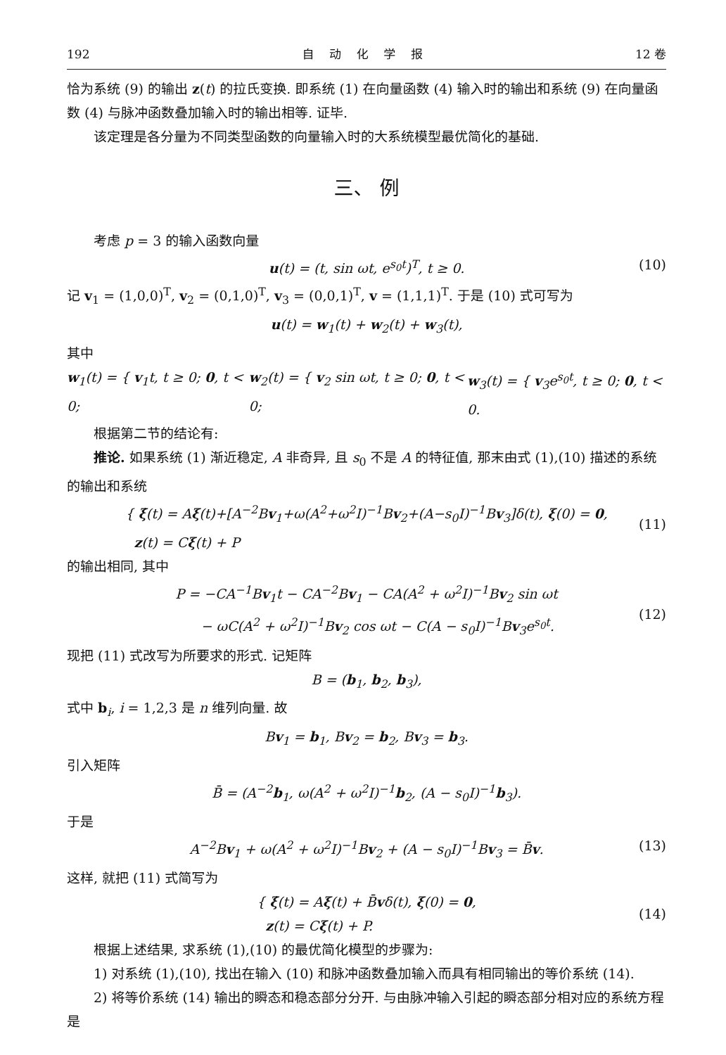192 自 动 化 学 报 12 卷
恰为系统 (9) 的输出 z(t) 的拉氏变换. 即系统 (1) 在向量函数 (4) 输入时的输出和系统 (9) 在向量函数 (4) 与脉冲函数叠加输入时的输出相等. 证毕.
该定理是各分量为不同类型函数的向量输入时的大系统模型最优简化的基础.
三、 例
考虑 p = 3 的输入函数向量
u(t) = (t, sin ωt, e<sup>s<sub>0</sub>t</sup>)<sup>T</sup>, t ≥ 0. (10)
记 v<sub>1</sub> = (1,0,0)<sup>T</sup>, v<sub>2</sub> = (0,1,0)<sup>T</sup>, v<sub>3</sub> = (0,0,1)<sup>T</sup>, v = (1,1,1)<sup>T</sup>. 于是 (10) 式可写为
u(t) = w<sub>1</sub>(t) + w<sub>2</sub>(t) + w<sub>3</sub>(t),
其中
w<sub>1</sub>(t) = { v<sub>1</sub>t, t ≥ 0; 0, t < 0; w<sub>2</sub>(t) = { v<sub>2</sub> sin ωt, t ≥ 0; 0, t < 0; w<sub>3</sub>(t) = { v<sub>3</sub>e<sup>s<sub>0</sub>t</sup>, t ≥ 0; 0, t < 0.
根据第二节的结论有:
推论. 如果系统 (1) 渐近稳定, A 非奇异, 且 s<sub>0</sub> 不是 A 的特征值, 那末由式 (1),(10) 描述的系统的输出和系统
{ ξ̇(t) = Aξ(t)+[A<sup>−2</sup>Bv<sub>1</sub>+ω(A<sup>2</sup>+ω<sup>2</sup>I)<sup>−1</sup>Bv<sub>2</sub>+(A−s<sub>0</sub>I)<sup>−1</sup>Bv<sub>3</sub>]δ(t), ξ(0) = 0,
z(t) = Cξ(t) + P
(11)
的输出相同, 其中
P = −CA<sup>−1</sup>Bv<sub>1</sub>t − CA<sup>−2</sup>Bv<sub>1</sub> − CA(A<sup>2</sup> + ω<sup>2</sup>I)<sup>−1</sup>Bv<sub>2</sub> sin ωt
− ωC(A<sup>2</sup> + ω<sup>2</sup>I)<sup>−1</sup>Bv<sub>2</sub> cos ωt − C(A − s<sub>0</sub>I)<sup>−1</sup>Bv<sub>3</sub>e<sup>s<sub>0</sub>t</sup>.
(12)
现把 (11) 式改写为所要求的形式. 记矩阵
B = (b<sub>1</sub>, b<sub>2</sub>, b<sub>3</sub>),
式中 b<sub>i</sub>, i = 1,2,3 是 n 维列向量. 故
Bv<sub>1</sub> = b<sub>1</sub>, Bv<sub>2</sub> = b<sub>2</sub>, Bv<sub>3</sub> = b<sub>3</sub>.
引入矩阵
B̄ = (A<sup>−2</sup>b<sub>1</sub>, ω(A<sup>2</sup> + ω<sup>2</sup>I)<sup>−1</sup>b<sub>2</sub>, (A − s<sub>0</sub>I)<sup>−1</sup>b<sub>3</sub>).
于是
A<sup>−2</sup>Bv<sub>1</sub> + ω(A<sup>2</sup> + ω<sup>2</sup>I)<sup>−1</sup>Bv<sub>2</sub> + (A − s<sub>0</sub>I)<sup>−1</sup>Bv<sub>3</sub> = B̄v. (13)
这样, 就把 (11) 式简写为
{ ξ̇(t) = Aξ(t) + B̄vδ(t), ξ(0) = 0,
z(t) = Cξ(t) + P.
(14)
根据上述结果, 求系统 (1),(10) 的最优简化模型的步骤为:
1) 对系统 (1),(10), 找出在输入 (10) 和脉冲函数叠加输入而具有相同输出的等价系统 (14).
2) 将等价系统 (14) 输出的瞬态和稳态部分分开. 与由脉冲输入引起的瞬态部分相对应的系统方程是